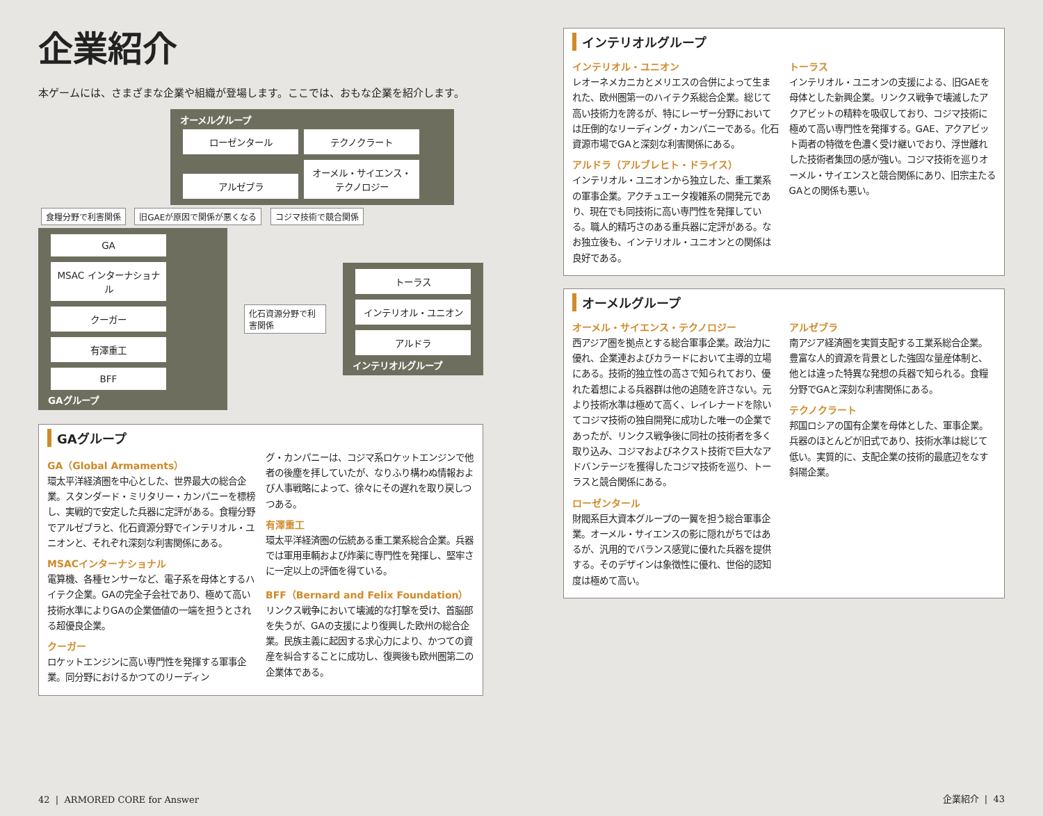企業紹介
本ゲームには、さまざまな企業や組織が登場します。ここでは、おもな企業を紹介します。
オーメルグループ
ローゼンタール テクノクラート アルゼブラ オーメル・サイエンス・テクノロジー
食糧分野で利害関係 旧GAEが原因で関係が悪くなる コジマ技術で競合関係
GA MSAC インターナショナル クーガー 有澤重工 BFF
GAグループ
化石資源分野で利害関係
トーラス インテリオル・ユニオン アルドラ
インテリオルグループ
GAグループ
GA（Global Armaments）
環太平洋経済圏を中心とした、世界最大の総合企業。スタンダード・ミリタリー・カンパニーを標榜し、実戦的で安定した兵器に定評がある。食糧分野でアルゼブラと、化石資源分野でインテリオル・ユニオンと、それぞれ深刻な利害関係にある。
MSACインターナショナル
電算機、各種センサーなど、電子系を母体とするハイテク企業。GAの完全子会社であり、極めて高い技術水準によりGAの企業価値の一端を担うとされる超優良企業。
クーガー
ロケットエンジンに高い専門性を発揮する軍事企業。同分野におけるかつてのリーディン
グ・カンパニーは、コジマ系ロケットエンジンで他者の後塵を拝していたが、なりふり構わぬ情報および人事戦略によって、徐々にその遅れを取り戻しつつある。
有澤重工
環太平洋経済圏の伝統ある重工業系総合企業。兵器では軍用車輌および炸薬に専門性を発揮し、堅牢さに一定以上の評価を得ている。
BFF（Bernard and Felix Foundation）
リンクス戦争において壊滅的な打撃を受け、首脳部を失うが、GAの支援により復興した欧州の総合企業。民族主義に起因する求心力により、かつての資産を糾合することに成功し、復興後も欧州圏第二の企業体である。
42 | ARMORED CORE for Answer
インテリオルグループ
インテリオル・ユニオン
レオーネメカニカとメリエスの合併によって生まれた、欧州圏第一のハイテク系総合企業。総じて高い技術力を誇るが、特にレーザー分野においては圧倒的なリーディング・カンパニーである。化石資源市場でGAと深刻な利害関係にある。
アルドラ（アルブレヒト・ドライス）
インテリオル・ユニオンから独立した、重工業系の軍事企業。アクチュエータ複雑系の開発元であり、現在でも同技術に高い専門性を発揮している。職人的精巧さのある重兵器に定評がある。なお独立後も、インテリオル・ユニオンとの関係は良好である。
トーラス
インテリオル・ユニオンの支援による、旧GAEを母体とした新興企業。リンクス戦争で壊滅したアクアビットの精粋を吸収しており、コジマ技術に極めて高い専門性を発揮する。GAE、アクアビット両者の特徴を色濃く受け継いでおり、浮世離れした技術者集団の感が強い。コジマ技術を巡りオーメル・サイエンスと競合関係にあり、旧宗主たるGAとの関係も悪い。
オーメルグループ
オーメル・サイエンス・テクノロジー
西アジア圏を拠点とする総合軍事企業。政治力に優れ、企業連およびカラードにおいて主導的立場にある。技術的独立性の高さで知られており、優れた着想による兵器群は他の追随を許さない。元より技術水準は極めて高く、レイレナードを除いてコジマ技術の独自開発に成功した唯一の企業であったが、リンクス戦争後に同社の技術者を多く取り込み、コジマおよびネクスト技術で巨大なアドバンテージを獲得したコジマ技術を巡り、トーラスと競合関係にある。
ローゼンタール
財閥系巨大資本グループの一翼を担う総合軍事企業。オーメル・サイエンスの影に隠れがちではあるが、汎用的でバランス感覚に優れた兵器を提供する。そのデザインは象徴性に優れ、世俗的認知度は極めて高い。
アルゼブラ
南アジア経済圏を実質支配する工業系総合企業。豊富な人的資源を背景とした強固な量産体制と、他とは違った特異な発想の兵器で知られる。食糧分野でGAと深刻な利害関係にある。
テクノクラート
邦国ロシアの国有企業を母体とした、軍事企業。兵器のほとんどが旧式であり、技術水準は総じて低い。実質的に、支配企業の技術的最底辺をなす斜陽企業。
企業紹介 | 43